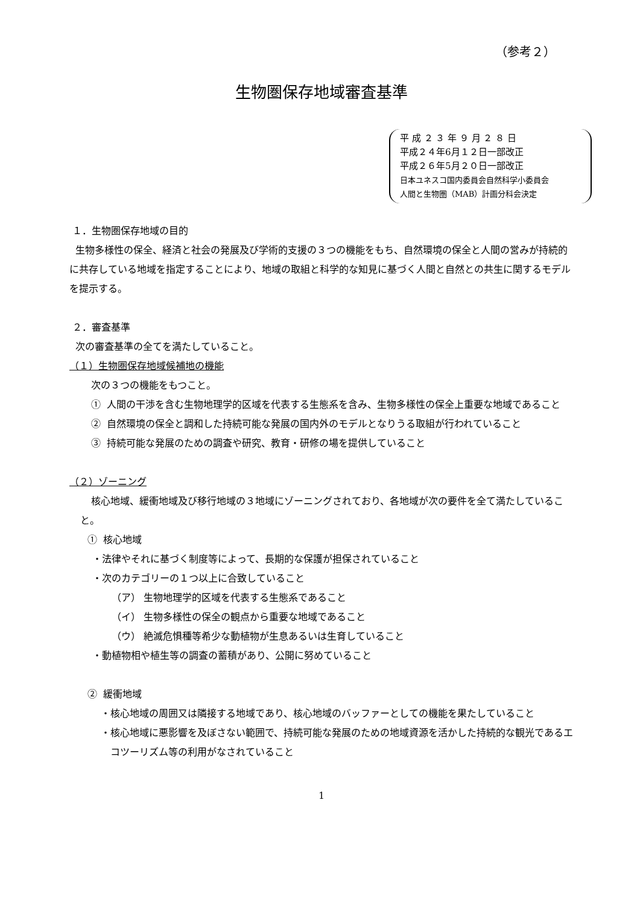（参考２）
生物圏保存地域審査基準
平 成 ２ ３ 年 ９ 月 ２ ８ 日
平成２４年6月１２日一部改正
平成２６年5月２０日一部改正
日本ユネスコ国内委員会自然科学小委員会
人間と生物圏（MAB）計画分科会決定
１．生物圏保存地域の目的
生物多様性の保全、経済と社会の発展及び学術的支援の３つの機能をもち、自然環境の保全と人間の営みが持続的に共存している地域を指定することにより、地域の取組と科学的な知見に基づく人間と自然との共生に関するモデルを提示する。
２．審査基準
次の審査基準の全てを満たしていること。
（１）生物圏保存地域候補地の機能
次の３つの機能をもつこと。
① 人間の干渉を含む生物地理学的区域を代表する生態系を含み、生物多様性の保全上重要な地域であること
② 自然環境の保全と調和した持続可能な発展の国内外のモデルとなりうる取組が行われていること
③ 持続可能な発展のための調査や研究、教育・研修の場を提供していること
（２）ゾーニング
核心地域、緩衝地域及び移行地域の３地域にゾーニングされており、各地域が次の要件を全て満たしていること。
① 核心地域
・法律やそれに基づく制度等によって、長期的な保護が担保されていること
・次のカテゴリーの１つ以上に合致していること
（ア） 生物地理学的区域を代表する生態系であること
（イ） 生物多様性の保全の観点から重要な地域であること
（ウ） 絶滅危惧種等希少な動植物が生息あるいは生育していること
・動植物相や植生等の調査の蓄積があり、公開に努めていること
② 緩衝地域
・核心地域の周囲又は隣接する地域であり、核心地域のバッファーとしての機能を果たしていること
・核心地域に悪影響を及ぼさない範囲で、持続可能な発展のための地域資源を活かした持続的な観光であるエコツーリズム等の利用がなされていること
1